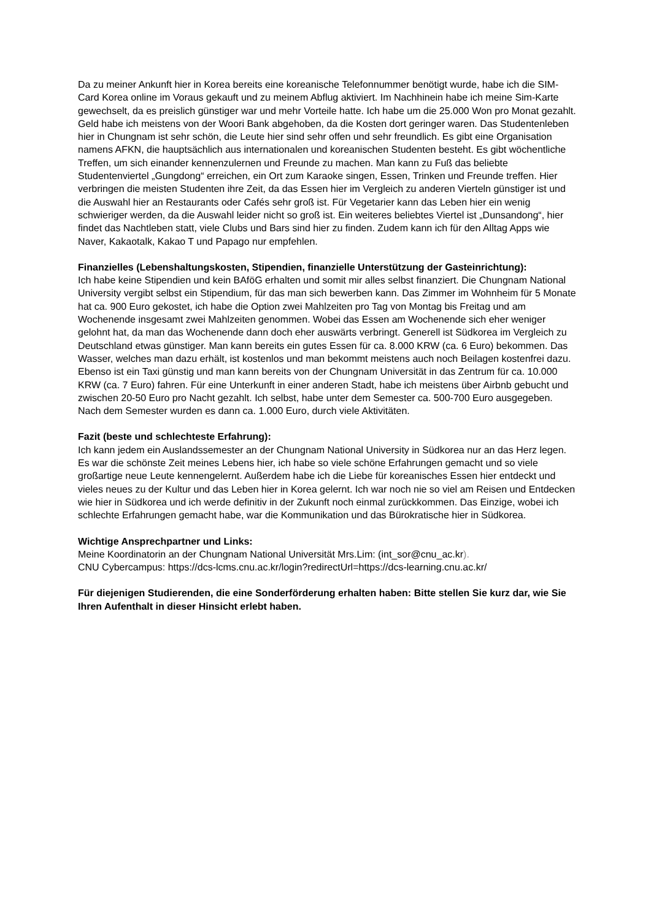Da zu meiner Ankunft hier in Korea bereits eine koreanische Telefonnummer benötigt wurde, habe ich die SIM-Card Korea online im Voraus gekauft und zu meinem Abflug aktiviert. Im Nachhinein habe ich meine Sim-Karte gewechselt, da es preislich günstiger war und mehr Vorteile hatte. Ich habe um die 25.000 Won pro Monat gezahlt. Geld habe ich meistens von der Woori Bank abgehoben, da die Kosten dort geringer waren. Das Studentenleben hier in Chungnam ist sehr schön, die Leute hier sind sehr offen und sehr freundlich. Es gibt eine Organisation namens AFKN, die hauptsächlich aus internationalen und koreanischen Studenten besteht. Es gibt wöchentliche Treffen, um sich einander kennenzulernen und Freunde zu machen. Man kann zu Fuß das beliebte Studentenviertel „Gungdong“ erreichen, ein Ort zum Karaoke singen, Essen, Trinken und Freunde treffen. Hier verbringen die meisten Studenten ihre Zeit, da das Essen hier im Vergleich zu anderen Vierteln günstiger ist und die Auswahl hier an Restaurants oder Cafés sehr groß ist. Für Vegetarier kann das Leben hier ein wenig schwieriger werden, da die Auswahl leider nicht so groß ist. Ein weiteres beliebtes Viertel ist „Dunsandong“, hier findet das Nachtleben statt, viele Clubs und Bars sind hier zu finden. Zudem kann ich für den Alltag Apps wie Naver, Kakaotalk, Kakao T und Papago nur empfehlen.
Finanzielles (Lebenshaltungskosten, Stipendien, finanzielle Unterstützung der Gasteinrichtung):
Ich habe keine Stipendien und kein BAföG erhalten und somit mir alles selbst finanziert. Die Chungnam National University vergibt selbst ein Stipendium, für das man sich bewerben kann. Das Zimmer im Wohnheim für 5 Monate hat ca. 900 Euro gekostet, ich habe die Option zwei Mahlzeiten pro Tag von Montag bis Freitag und am Wochenende insgesamt zwei Mahlzeiten genommen. Wobei das Essen am Wochenende sich eher weniger gelohnt hat, da man das Wochenende dann doch eher auswärts verbringt. Generell ist Südkorea im Vergleich zu Deutschland etwas günstiger. Man kann bereits ein gutes Essen für ca. 8.000 KRW (ca. 6 Euro) bekommen. Das Wasser, welches man dazu erhält, ist kostenlos und man bekommt meistens auch noch Beilagen kostenfrei dazu. Ebenso ist ein Taxi günstig und man kann bereits von der Chungnam Universität in das Zentrum für ca. 10.000 KRW (ca. 7 Euro) fahren. Für eine Unterkunft in einer anderen Stadt, habe ich meistens über Airbnb gebucht und zwischen 20-50 Euro pro Nacht gezahlt. Ich selbst, habe unter dem Semester ca. 500-700 Euro ausgegeben. Nach dem Semester wurden es dann ca. 1.000 Euro, durch viele Aktivitäten.
Fazit (beste und schlechteste Erfahrung):
Ich kann jedem ein Auslandssemester an der Chungnam National University in Südkorea nur an das Herz legen. Es war die schönste Zeit meines Lebens hier, ich habe so viele schöne Erfahrungen gemacht und so viele großartige neue Leute kennengelernt. Außerdem habe ich die Liebe für koreanisches Essen hier entdeckt und vieles neues zu der Kultur und das Leben hier in Korea gelernt. Ich war noch nie so viel am Reisen und Entdecken wie hier in Südkorea und ich werde definitiv in der Zukunft noch einmal zurückkommen. Das Einzige, wobei ich schlechte Erfahrungen gemacht habe, war die Kommunikation und das Bürokratische hier in Südkorea.
Wichtige Ansprechpartner und Links:
Meine Koordinatorin an der Chungnam National Universität Mrs.Lim: (int_sor@cnu_ac.kr).
CNU Cybercampus: https://dcs-lcms.cnu.ac.kr/login?redirectUrl=https://dcs-learning.cnu.ac.kr/
Für diejenigen Studierenden, die eine Sonderförderung erhalten haben: Bitte stellen Sie kurz dar, wie Sie Ihren Aufenthalt in dieser Hinsicht erlebt haben.